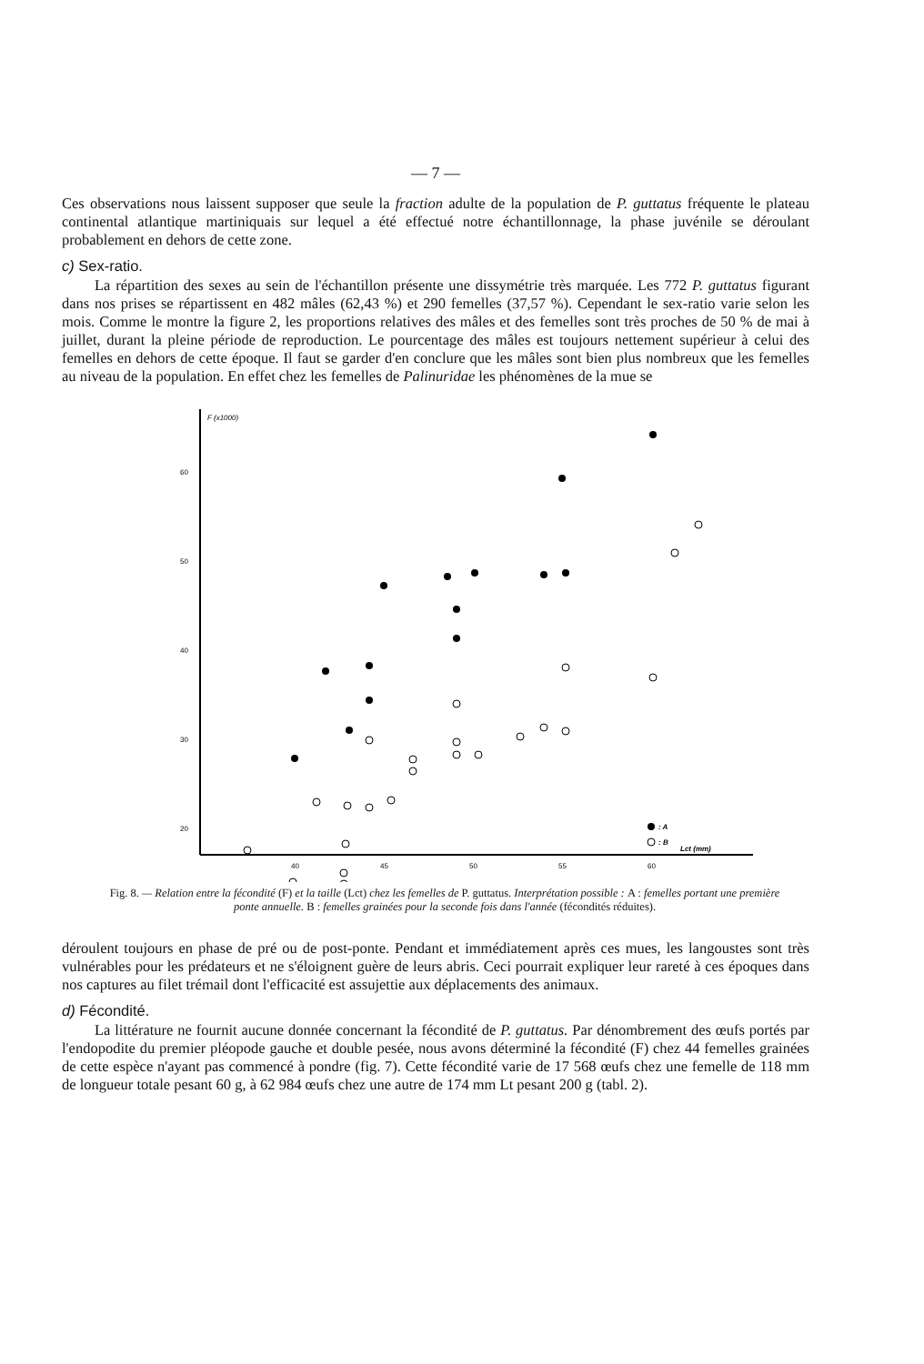— 7 —
Ces observations nous laissent supposer que seule la fraction adulte de la population de P. guttatus fréquente le plateau continental atlantique martiniquais sur lequel a été effectué notre échantillonnage, la phase juvénile se déroulant probablement en dehors de cette zone.
c) Sex-ratio.
La répartition des sexes au sein de l'échantillon présente une dissymétrie très marquée. Les 772 P. guttatus figurant dans nos prises se répartissent en 482 mâles (62,43 %) et 290 femelles (37,57 %). Cependant le sex-ratio varie selon les mois. Comme le montre la figure 2, les proportions relatives des mâles et des femelles sont très proches de 50 % de mai à juillet, durant la pleine période de reproduction. Le pourcentage des mâles est toujours nettement supérieur à celui des femelles en dehors de cette époque. Il faut se garder d'en conclure que les mâles sont bien plus nombreux que les femelles au niveau de la population. En effet chez les femelles de Palinuridae les phénomènes de la mue se
F (x1000)
60
50
40
30
20
40
45
50
55
60
Lct (mm)
: A
: B
Fig. 8. — Relation entre la fécondité (F) et la taille (Lct) chez les femelles de P. guttatus. Interprétation possible : A : femelles portant une première ponte annuelle. B : femelles grainées pour la seconde fois dans l'année (fécondités réduites).
déroulent toujours en phase de pré ou de post-ponte. Pendant et immédiatement après ces mues, les langoustes sont très vulnérables pour les prédateurs et ne s'éloignent guère de leurs abris. Ceci pourrait expliquer leur rareté à ces époques dans nos captures au filet trémail dont l'efficacité est assujettie aux déplacements des animaux.
d) Fécondité.
La littérature ne fournit aucune donnée concernant la fécondité de P. guttatus. Par dénombrement des œufs portés par l'endopodite du premier pléopode gauche et double pesée, nous avons déterminé la fécondité (F) chez 44 femelles grainées de cette espèce n'ayant pas commencé à pondre (fig. 7). Cette fécondité varie de 17 568 œufs chez une femelle de 118 mm de longueur totale pesant 60 g, à 62 984 œufs chez une autre de 174 mm Lt pesant 200 g (tabl. 2).